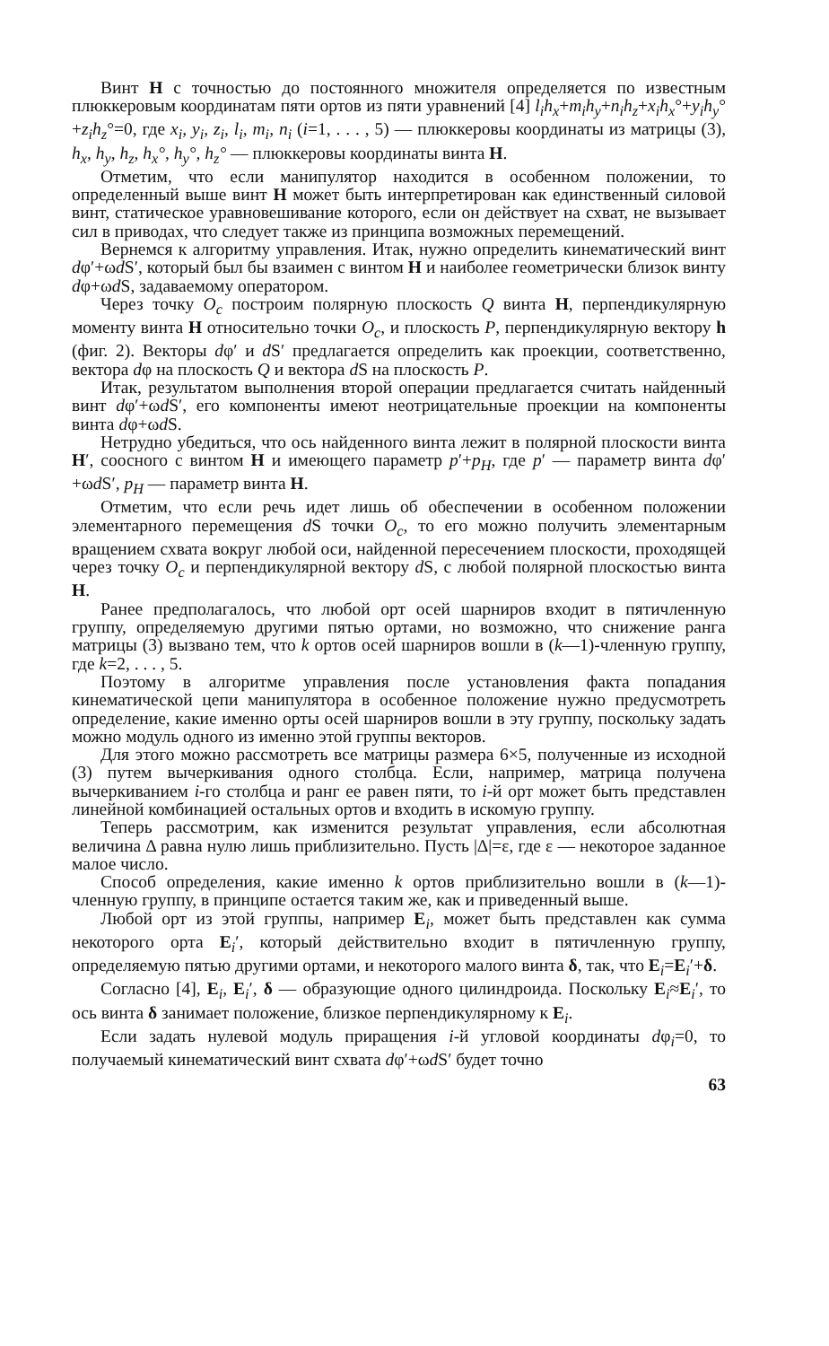Винт H с точностью до постоянного множителя определяется по известным плюккеровым координатам пяти ортов из пяти уравнений [4] l<sub>i</sub>h<sub>x</sub>+m<sub>i</sub>h<sub>y</sub>+n<sub>i</sub>h<sub>z</sub>+x<sub>i</sub>h<sub>x</sub>°+y<sub>i</sub>h<sub>y</sub>°+z<sub>i</sub>h<sub>z</sub>°=0, где x<sub>i</sub>, y<sub>i</sub>, z<sub>i</sub>, l<sub>i</sub>, m<sub>i</sub>, n<sub>i</sub> (i=1, . . . , 5) — плюккеровы координаты из матрицы (3), h<sub>x</sub>, h<sub>y</sub>, h<sub>z</sub>, h<sub>x</sub>°, h<sub>y</sub>°, h<sub>z</sub>° — плюккеровы координаты винта H.
Отметим, что если манипулятор находится в особенном положении, то определенный выше винт H может быть интерпретирован как единственный силовой винт, статическое уравновешивание которого, если он действует на схват, не вызывает сил в приводах, что следует также из принципа возможных перемещений.
Вернемся к алгоритму управления. Итак, нужно определить кинематический винт dφ′+ωd S′, который был бы взаимен с винтом H и наиболее геометрически близок винту dφ+ωd S, задаваемому оператором.
Через точку O<sub>c</sub> построим полярную плоскость Q винта H, перпендикулярную моменту винта H относительно точки O<sub>c</sub>, и плоскость P, перпендикулярную вектору h (фиг. 2). Векторы dφ′ и d S′ предлагается определить как проекции, соответственно, вектора dφ на плоскость Q и вектора d S на плоскость P.
Итак, результатом выполнения второй операции предлагается считать найденный винт dφ′+ωd S′, его компоненты имеют неотрицательные проекции на компоненты винта dφ+ωd S.
Нетрудно убедиться, что ось найденного винта лежит в полярной плоскости винта H′, соосного с винтом H и имеющего параметр p′+p<sub>H</sub>, где p′ — параметр винта dφ′+ωd S′, p<sub>H</sub> — параметр винта H.
Отметим, что если речь идет лишь об обеспечении в особенном положении элементарного перемещения d S точки O<sub>c</sub>, то его можно получить элементарным вращением схвата вокруг любой оси, найденной пересечением плоскости, проходящей через точку O<sub>c</sub> и перпендикулярной вектору d S, с любой полярной плоскостью винта H.
Ранее предполагалось, что любой орт осей шарниров входит в пятичленную группу, определяемую другими пятью ортами, но возможно, что снижение ранга матрицы (3) вызвано тем, что k ортов осей шарниров вошли в (k—1)-членную группу, где k=2, . . . , 5.
Поэтому в алгоритме управления после установления факта попадания кинематической цепи манипулятора в особенное положение нужно предусмотреть определение, какие именно орты осей шарниров вошли в эту группу, поскольку задать можно модуль одного из именно этой группы векторов.
Для этого можно рассмотреть все матрицы размера 6×5, полученные из исходной (3) путем вычеркивания одного столбца. Если, например, матрица получена вычеркиванием i-го столбца и ранг ее равен пяти, то i-й орт может быть представлен линейной комбинацией остальных ортов и входить в искомую группу.
Теперь рассмотрим, как изменится результат управления, если абсолютная величина Δ равна нулю лишь приблизительно. Пусть |Δ|=ε, где ε — некоторое заданное малое число.
Способ определения, какие именно k ортов приблизительно вошли в (k—1)-членную группу, в принципе остается таким же, как и приведенный выше.
Любой орт из этой группы, например E<sub>i</sub>, может быть представлен как сумма некоторого орта E<sub>i</sub>′, который действительно входит в пятичленную группу, определяемую пятью другими ортами, и некоторого малого винта δ, так, что E<sub>i</sub>=E<sub>i</sub>′+δ.
Согласно [4], E<sub>i</sub>, E<sub>i</sub>′, δ — образующие одного цилиндроида. Поскольку E<sub>i</sub>≈E<sub>i</sub>′, то ось винта δ занимает положение, близкое перпендикулярному к E<sub>i</sub>.
Если задать нулевой модуль приращения i-й угловой координаты dφ<sub>i</sub>=0, то получаемый кинематический винт схвата dφ′+ωd S′ будет точно
63